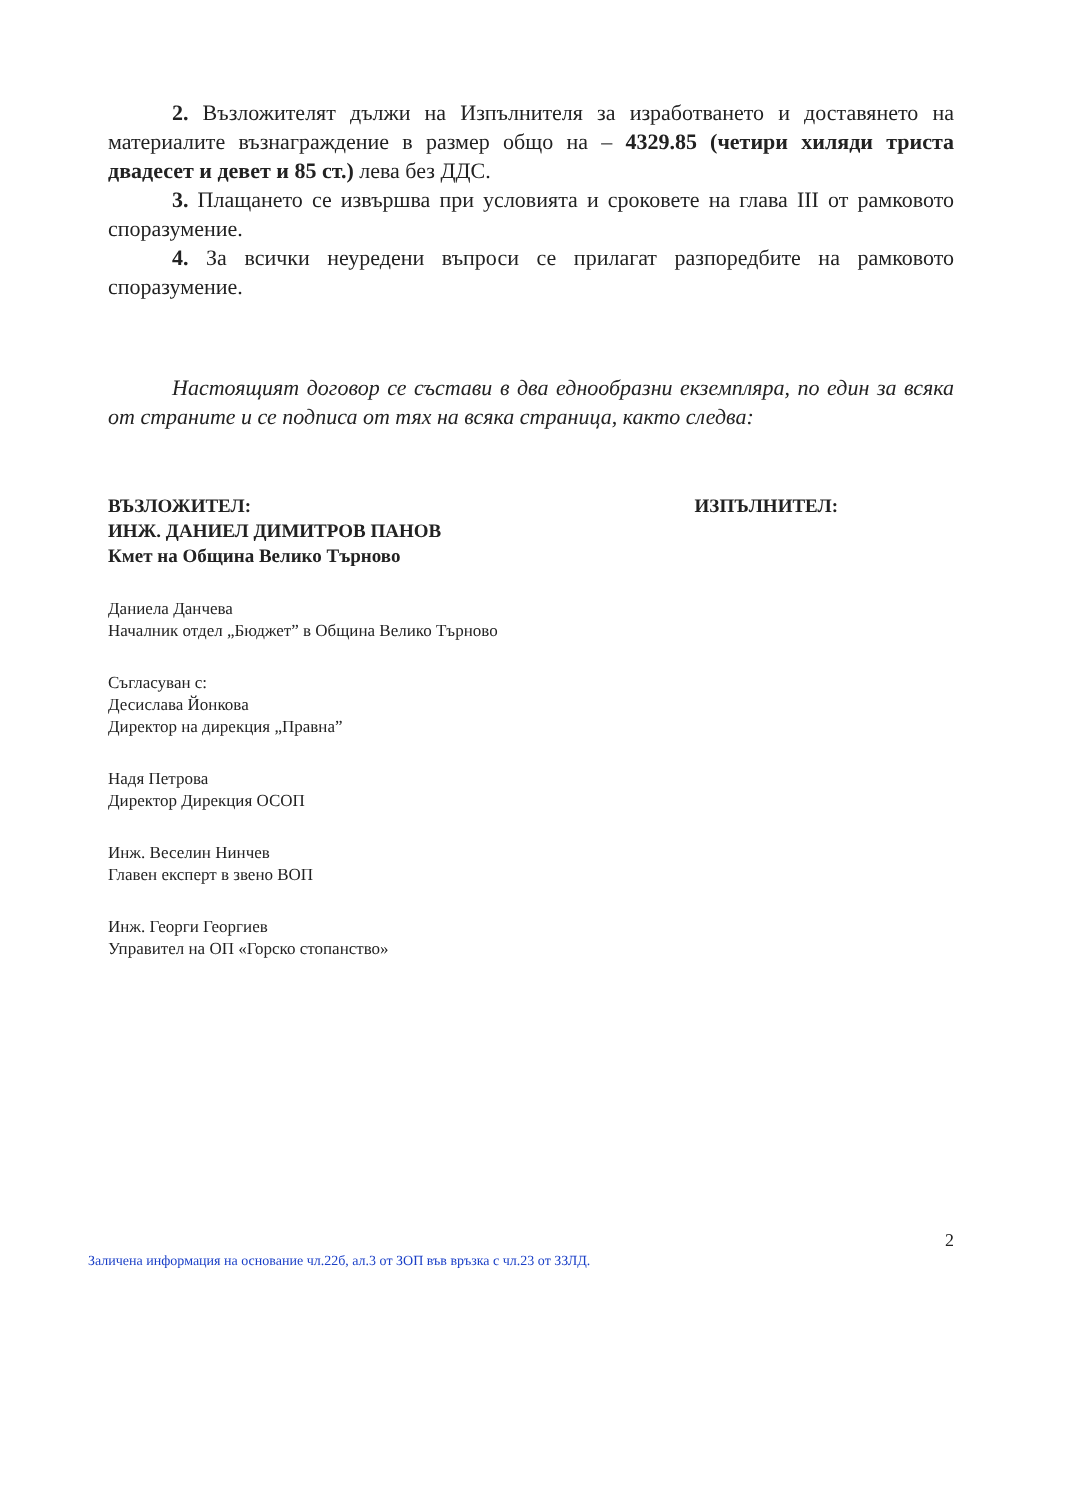2. Възложителят дължи на Изпълнителя за изработването и доставянето на материалите възнаграждение в размер общо на – 4329.85 (четири хиляди триста двадесет и девет и 85 ст.) лева без ДДС.
3. Плащането се извършва при условията и сроковете на глава III от рамковото споразумение.
4. За всички неуредени въпроси се прилагат разпоредбите на рамковото споразумение.
Настоящият договор се състави в два еднообразни екземпляра, по един за всяка от страните и се подписа от тях на всяка страница, както следва:
ВЪЗЛОЖИТЕЛ:
ИНЖ. ДАНИЕЛ ДИМИТРОВ ПАНОВ
Кмет на Община Велико Търново
ИЗПЪЛНИТЕЛ:
Даниела Данчева
Началник отдел „Бюджет” в Община Велико Търново
Съгласуван с:
Десислава Йонкова
Директор на дирекция „Правна”
Надя Петрова
Директор Дирекция ОСОП
Инж. Веселин Нинчев
Главен експерт в звено ВОП
Инж. Георги Георгиев
Управител на ОП «Горско стопанство»
2
Заличена информация на основание чл.22б, ал.3 от ЗОП във връзка с чл.23 от ЗЗЛД.